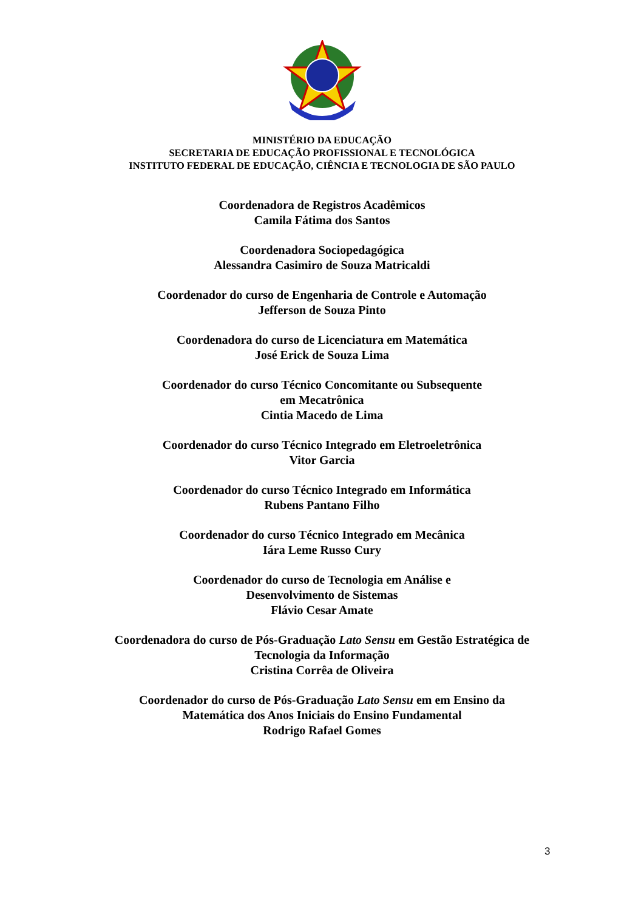MINISTÉRIO DA EDUCAÇÃO
SECRETARIA DE EDUCAÇÃO PROFISSIONAL E TECNOLÓGICA
INSTITUTO FEDERAL DE EDUCAÇÃO, CIÊNCIA E TECNOLOGIA DE SÃO PAULO
Coordenadora de Registros Acadêmicos
Camila Fátima dos Santos
Coordenadora Sociopedagógica
Alessandra Casimiro de Souza Matricaldi
Coordenador do curso de Engenharia de Controle e Automação
Jefferson de Souza Pinto
Coordenadora do curso de Licenciatura em Matemática
José Erick de Souza Lima
Coordenador do curso Técnico Concomitante ou Subsequente
em Mecatrônica
Cintia Macedo de Lima
Coordenador do curso Técnico Integrado em Eletroeletrônica
Vitor Garcia
Coordenador do curso Técnico Integrado em Informática
Rubens Pantano Filho
Coordenador do curso Técnico Integrado em Mecânica
Iára Leme Russo Cury
Coordenador do curso de Tecnologia em Análise e
Desenvolvimento de Sistemas
Flávio Cesar Amate
Coordenadora do curso de Pós-Graduação Lato Sensu em Gestão Estratégica de
Tecnologia da Informação
Cristina Corrêa de Oliveira
Coordenador do curso de Pós-Graduação Lato Sensu em em Ensino da
Matemática dos Anos Iniciais do Ensino Fundamental
Rodrigo Rafael Gomes
3